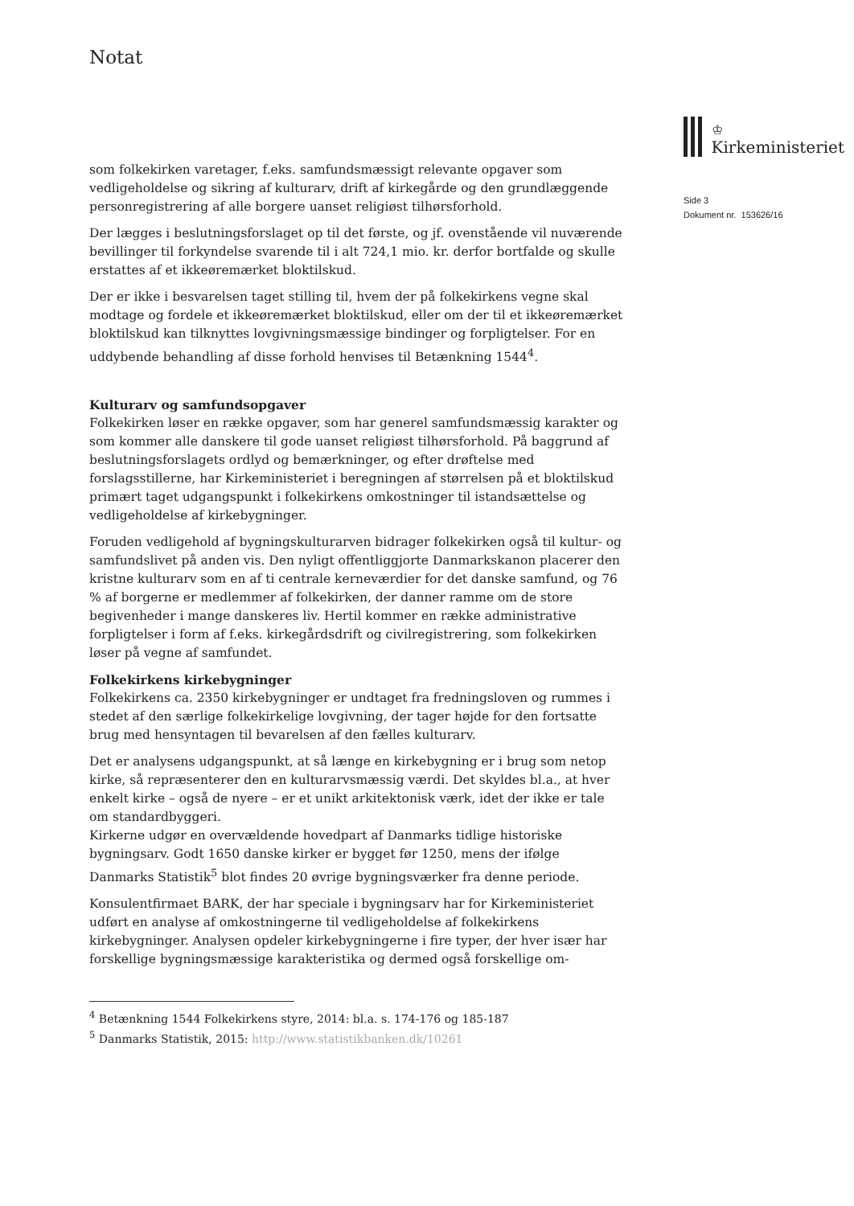Notat
♔
Kirkeministeriet
Side 3
Dokument nr. 153626/16
som folkekirken varetager, f.eks. samfundsmæssigt relevante opgaver som vedligeholdelse og sikring af kulturarv, drift af kirkegårde og den grundlæggende personregistrering af alle borgere uanset religiøst tilhørsforhold.
Der lægges i beslutningsforslaget op til det første, og jf. ovenstående vil nuværende bevillinger til forkyndelse svarende til i alt 724,1 mio. kr. derfor bortfalde og skulle erstattes af et ikkeøremærket bloktilskud.
Der er ikke i besvarelsen taget stilling til, hvem der på folkekirkens vegne skal modtage og fordele et ikkeøremærket bloktilskud, eller om der til et ikkeøremærket bloktilskud kan tilknyttes lovgivningsmæssige bindinger og forpligtelser. For en uddybende behandling af disse forhold henvises til Betænkning 1544<sup>4</sup>.
Kulturarv og samfundsopgaver
Folkekirken løser en række opgaver, som har generel samfundsmæssig karakter og som kommer alle danskere til gode uanset religiøst tilhørsforhold. På baggrund af beslutningsforslagets ordlyd og bemærkninger, og efter drøftelse med forslagsstillerne, har Kirkeministeriet i beregningen af størrelsen på et bloktilskud primært taget udgangspunkt i folkekirkens omkostninger til istandsættelse og vedligeholdelse af kirkebygninger.
Foruden vedligehold af bygningskulturarven bidrager folkekirken også til kultur- og samfundslivet på anden vis. Den nyligt offentliggjorte Danmarkskanon placerer den kristne kulturarv som en af ti centrale kerneværdier for det danske samfund, og 76 % af borgerne er medlemmer af folkekirken, der danner ramme om de store begivenheder i mange danskeres liv. Hertil kommer en række administrative forpligtelser i form af f.eks. kirkegårdsdrift og civilregistrering, som folkekirken løser på vegne af samfundet.
Folkekirkens kirkebygninger
Folkekirkens ca. 2350 kirkebygninger er undtaget fra fredningsloven og rummes i stedet af den særlige folkekirkelige lovgivning, der tager højde for den fortsatte brug med hensyntagen til bevarelsen af den fælles kulturarv.
Det er analysens udgangspunkt, at så længe en kirkebygning er i brug som netop kirke, så repræsenterer den en kulturarvsmæssig værdi. Det skyldes bl.a., at hver enkelt kirke – også de nyere – er et unikt arkitektonisk værk, idet der ikke er tale om standardbyggeri.
Kirkerne udgør en overvældende hovedpart af Danmarks tidlige historiske bygningsarv. Godt 1650 danske kirker er bygget før 1250, mens der ifølge Danmarks Statistik<sup>5</sup> blot findes 20 øvrige bygningsværker fra denne periode.
Konsulentfirmaet BARK, der har speciale i bygningsarv har for Kirkeministeriet udført en analyse af omkostningerne til vedligeholdelse af folkekirkens kirkebygninger. Analysen opdeler kirkebygningerne i fire typer, der hver især har forskellige bygningsmæssige karakteristika og dermed også forskellige om-
<sup>4</sup> Betænkning 1544 Folkekirkens styre, 2014: bl.a. s. 174-176 og 185-187
<sup>5</sup> Danmarks Statistik, 2015: http://www.statistikbanken.dk/10261